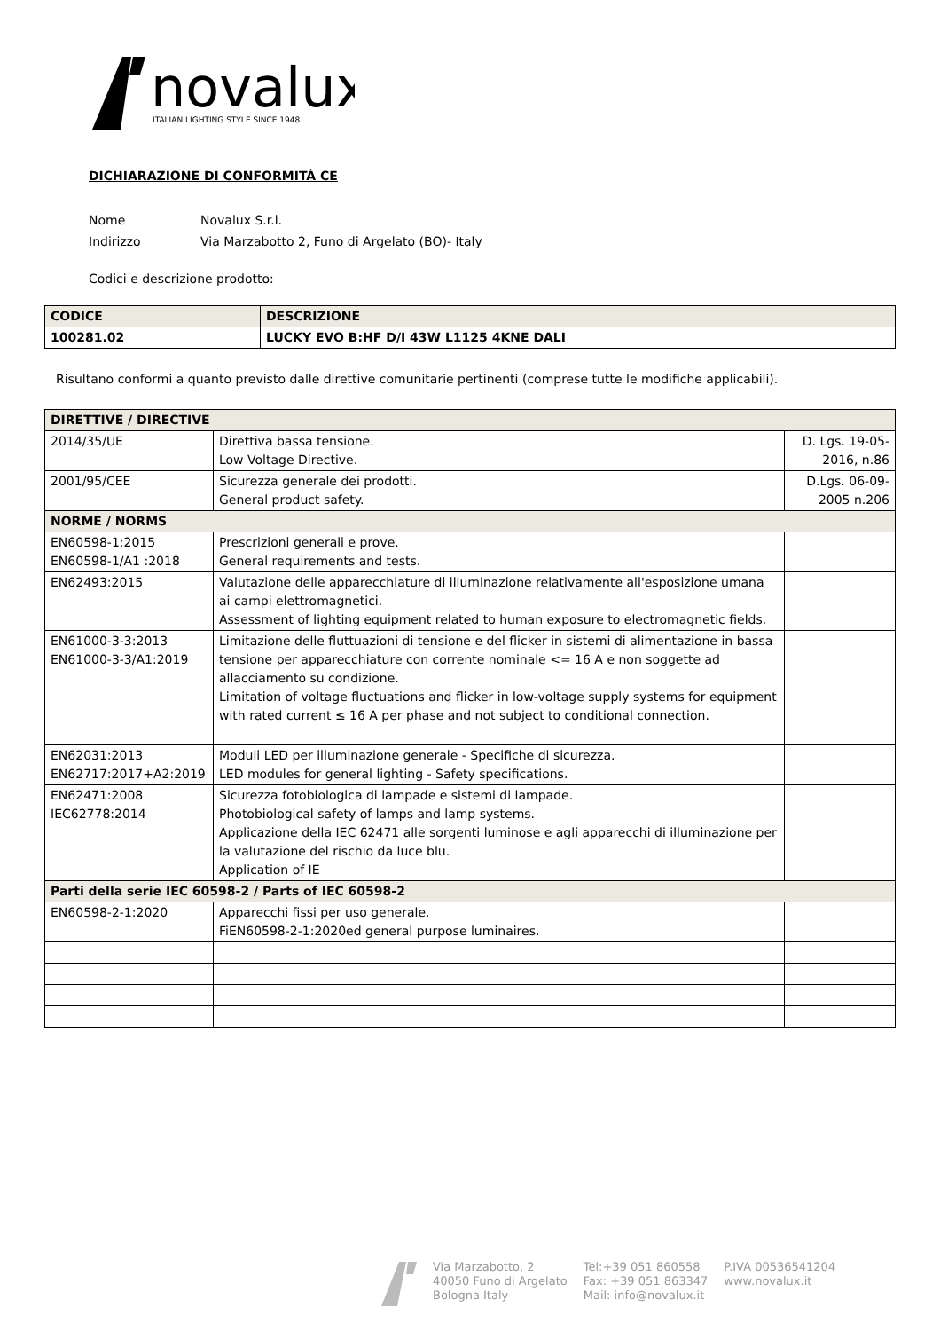novalux
ITALIAN LIGHTING STYLE SINCE 1948
DICHIARAZIONE DI CONFORMITÀ CE
Nome Novalux S.r.l.
Indirizzo Via Marzabotto 2, Funo di Argelato (BO)- Italy
Codici e descrizione prodotto:
| CODICE | DESCRIZIONE |
| 100281.02 | LUCKY EVO B:HF D/I 43W L1125 4KNE DALI |
Risultano conformi a quanto previsto dalle direttive comunitarie pertinenti (comprese tutte le modifiche applicabili).
| DIRETTIVE / DIRECTIVE | | |
| 2014/35/UE | Direttiva bassa tensione. Low Voltage Directive. | D. Lgs. 19-05-2016, n.86 |
| 2001/95/CEE | Sicurezza generale dei prodotti. General product safety. | D.Lgs. 06-09-2005 n.206 |
| NORME / NORMS | | |
| EN60598-1:2015 EN60598-1/A1 :2018 | Prescrizioni generali e prove. General requirements and tests. | |
| EN62493:2015 | Valutazione delle apparecchiature di illuminazione relativamente all'esposizione umana ai campi elettromagnetici. Assessment of lighting equipment related to human exposure to electromagnetic fields. | |
| EN61000-3-3:2013 EN61000-3-3/A1:2019 | Limitazione delle fluttuazioni di tensione e del flicker in sistemi di alimentazione in bassa tensione per apparecchiature con corrente nominale <= 16 A e non soggette ad allacciamento su condizione. Limitation of voltage fluctuations and flicker in low-voltage supply systems for equipment with rated current ≤ 16 A per phase and not subject to conditional connection. | |
| EN62031:2013 EN62717:2017+A2:2019 | Moduli LED per illuminazione generale - Specifiche di sicurezza. LED modules for general lighting - Safety specifications. | |
| EN62471:2008 IEC62778:2014 | Sicurezza fotobiologica di lampade e sistemi di lampade. Photobiological safety of lamps and lamp systems. Applicazione della IEC 62471 alle sorgenti luminose e agli apparecchi di illuminazione per la valutazione del rischio da luce blu. Application of IE | |
| Parti della serie IEC 60598-2 / Parts of IEC 60598-2 | | |
| EN60598-2-1:2020 | Apparecchi fissi per uso generale. FiEN60598-2-1:2020ed general purpose luminaires. | |
Via Marzabotto, 2
40050 Funo di Argelato
Bologna Italy
Tel:+39 051 860558
Fax: +39 051 863347
Mail: info@novalux.it
P.IVA 00536541204
www.novalux.it